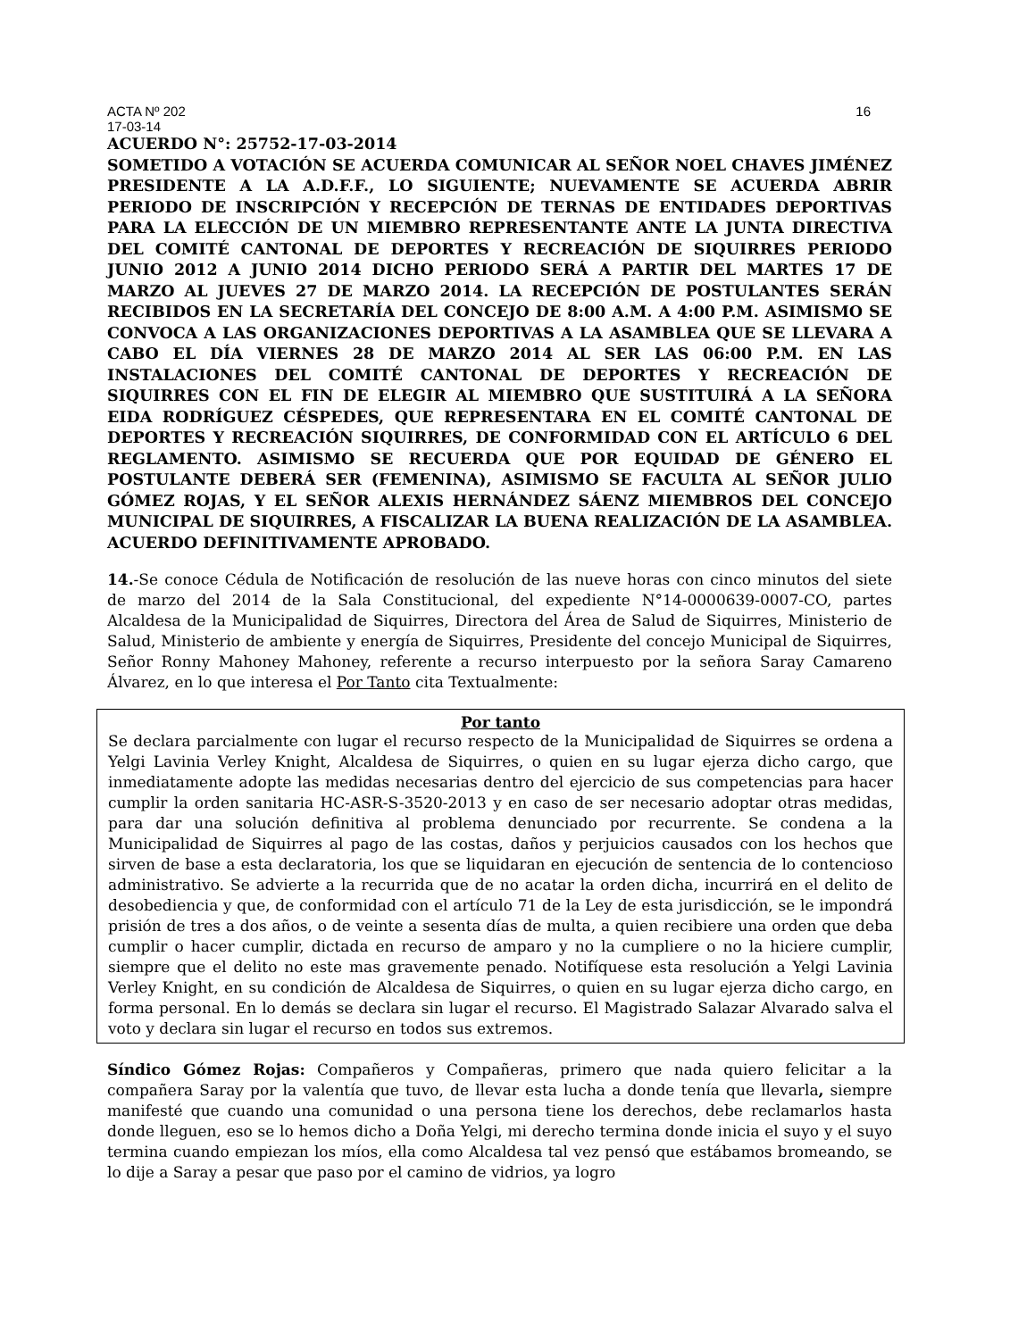ACTA Nº 202 16
17-03-14
ACUERDO N°: 25752-17-03-2014
SOMETIDO A VOTACIÓN SE ACUERDA COMUNICAR AL SEÑOR NOEL CHAVES JIMÉNEZ PRESIDENTE A LA A.D.F.F., LO SIGUIENTE; NUEVAMENTE SE ACUERDA ABRIR PERIODO DE INSCRIPCIÓN Y RECEPCIÓN DE TERNAS DE ENTIDADES DEPORTIVAS PARA LA ELECCIÓN DE UN MIEMBRO REPRESENTANTE ANTE LA JUNTA DIRECTIVA DEL COMITÉ CANTONAL DE DEPORTES Y RECREACIÓN DE SIQUIRRES PERIODO JUNIO 2012 A JUNIO 2014 DICHO PERIODO SERÁ A PARTIR DEL MARTES 17 DE MARZO AL JUEVES 27 DE MARZO 2014. LA RECEPCIÓN DE POSTULANTES SERÁN RECIBIDOS EN LA SECRETARÍA DEL CONCEJO DE 8:00 A.M. A 4:00 P.M. ASIMISMO SE CONVOCA A LAS ORGANIZACIONES DEPORTIVAS A LA ASAMBLEA QUE SE LLEVARA A CABO EL DÍA VIERNES 28 DE MARZO 2014 AL SER LAS 06:00 P.M. EN LAS INSTALACIONES DEL COMITÉ CANTONAL DE DEPORTES Y RECREACIÓN DE SIQUIRRES CON EL FIN DE ELEGIR AL MIEMBRO QUE SUSTITUIRÁ A LA SEÑORA EIDA RODRÍGUEZ CÉSPEDES, QUE REPRESENTARA EN EL COMITÉ CANTONAL DE DEPORTES Y RECREACIÓN SIQUIRRES, DE CONFORMIDAD CON EL ARTÍCULO 6 DEL REGLAMENTO. ASIMISMO SE RECUERDA QUE POR EQUIDAD DE GÉNERO EL POSTULANTE DEBERÁ SER (FEMENINA), ASIMISMO SE FACULTA AL SEÑOR JULIO GÓMEZ ROJAS, Y EL SEÑOR ALEXIS HERNÁNDEZ SÁENZ MIEMBROS DEL CONCEJO MUNICIPAL DE SIQUIRRES, A FISCALIZAR LA BUENA REALIZACIÓN DE LA ASAMBLEA. ACUERDO DEFINITIVAMENTE APROBADO.
14.-Se conoce Cédula de Notificación de resolución de las nueve horas con cinco minutos del siete de marzo del 2014 de la Sala Constitucional, del expediente N°14-0000639-0007-CO, partes Alcaldesa de la Municipalidad de Siquirres, Directora del Área de Salud de Siquirres, Ministerio de Salud, Ministerio de ambiente y energía de Siquirres, Presidente del concejo Municipal de Siquirres, Señor Ronny Mahoney Mahoney, referente a recurso interpuesto por la señora Saray Camareno Álvarez, en lo que interesa el Por Tanto cita Textualmente:
Por tanto
Se declara parcialmente con lugar el recurso respecto de la Municipalidad de Siquirres se ordena a Yelgi Lavinia Verley Knight, Alcaldesa de Siquirres, o quien en su lugar ejerza dicho cargo, que inmediatamente adopte las medidas necesarias dentro del ejercicio de sus competencias para hacer cumplir la orden sanitaria HC-ASR-S-3520-2013 y en caso de ser necesario adoptar otras medidas, para dar una solución definitiva al problema denunciado por recurrente. Se condena a la Municipalidad de Siquirres al pago de las costas, daños y perjuicios causados con los hechos que sirven de base a esta declaratoria, los que se liquidaran en ejecución de sentencia de lo contencioso administrativo. Se advierte a la recurrida que de no acatar la orden dicha, incurrirá en el delito de desobediencia y que, de conformidad con el artículo 71 de la Ley de esta jurisdicción, se le impondrá prisión de tres a dos años, o de veinte a sesenta días de multa, a quien recibiere una orden que deba cumplir o hacer cumplir, dictada en recurso de amparo y no la cumpliere o no la hiciere cumplir, siempre que el delito no este mas gravemente penado. Notifíquese esta resolución a Yelgi Lavinia Verley Knight, en su condición de Alcaldesa de Siquirres, o quien en su lugar ejerza dicho cargo, en forma personal. En lo demás se declara sin lugar el recurso. El Magistrado Salazar Alvarado salva el voto y declara sin lugar el recurso en todos sus extremos.
Síndico Gómez Rojas: Compañeros y Compañeras, primero que nada quiero felicitar a la compañera Saray por la valentía que tuvo, de llevar esta lucha a donde tenía que llevarla, siempre manifesté que cuando una comunidad o una persona tiene los derechos, debe reclamarlos hasta donde lleguen, eso se lo hemos dicho a Doña Yelgi, mi derecho termina donde inicia el suyo y el suyo termina cuando empiezan los míos, ella como Alcaldesa tal vez pensó que estábamos bromeando, se lo dije a Saray a pesar que paso por el camino de vidrios, ya logro